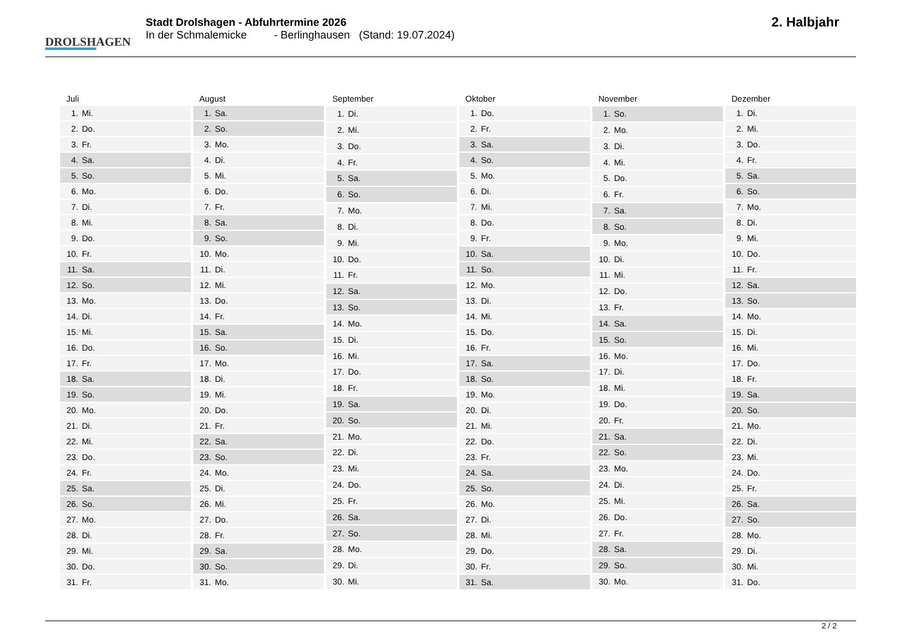DROLSHAGEN
Stadt Drolshagen - Abfuhrtermine 2026
In der Schmalemicke - Berlinghausen (Stand: 19.07.2024)
2. Halbjahr
| Juli | |
| --- | --- |
| 1. | Mi. |
| 2. | Do. |
| 3. | Fr. |
| 4. | Sa. |
| 5. | So. |
| 6. | Mo. |
| 7. | Di. |
| 8. | Mi. |
| 9. | Do. |
| 10. | Fr. |
| 11. | Sa. |
| 12. | So. |
| 13. | Mo. |
| 14. | Di. |
| 15. | Mi. |
| 16. | Do. |
| 17. | Fr. |
| 18. | Sa. |
| 19. | So. |
| 20. | Mo. |
| 21. | Di. |
| 22. | Mi. |
| 23. | Do. |
| 24. | Fr. |
| 25. | Sa. |
| 26. | So. |
| 27. | Mo. |
| 28. | Di. |
| 29. | Mi. |
| 30. | Do. |
| 31. | Fr. |
| August | |
| --- | --- |
| 1. | Sa. |
| 2. | So. |
| 3. | Mo. |
| 4. | Di. |
| 5. | Mi. |
| 6. | Do. |
| 7. | Fr. |
| 8. | Sa. |
| 9. | So. |
| 10. | Mo. |
| 11. | Di. |
| 12. | Mi. |
| 13. | Do. |
| 14. | Fr. |
| 15. | Sa. |
| 16. | So. |
| 17. | Mo. |
| 18. | Di. |
| 19. | Mi. |
| 20. | Do. |
| 21. | Fr. |
| 22. | Sa. |
| 23. | So. |
| 24. | Mo. |
| 25. | Di. |
| 26. | Mi. |
| 27. | Do. |
| 28. | Fr. |
| 29. | Sa. |
| 30. | So. |
| 31. | Mo. |
| September | |
| --- | --- |
| 1. | Di. |
| 2. | Mi. |
| 3. | Do. |
| 4. | Fr. |
| 5. | Sa. |
| 6. | So. |
| 7. | Mo. |
| 8. | Di. |
| 9. | Mi. |
| 10. | Do. |
| 11. | Fr. |
| 12. | Sa. |
| 13. | So. |
| 14. | Mo. |
| 15. | Di. |
| 16. | Mi. |
| 17. | Do. |
| 18. | Fr. |
| 19. | Sa. |
| 20. | So. |
| 21. | Mo. |
| 22. | Di. |
| 23. | Mi. |
| 24. | Do. |
| 25. | Fr. |
| 26. | Sa. |
| 27. | So. |
| 28. | Mo. |
| 29. | Di. |
| 30. | Mi. |
| Oktober | |
| --- | --- |
| 1. | Do. |
| 2. | Fr. |
| 3. | Sa. |
| 4. | So. |
| 5. | Mo. |
| 6. | Di. |
| 7. | Mi. |
| 8. | Do. |
| 9. | Fr. |
| 10. | Sa. |
| 11. | So. |
| 12. | Mo. |
| 13. | Di. |
| 14. | Mi. |
| 15. | Do. |
| 16. | Fr. |
| 17. | Sa. |
| 18. | So. |
| 19. | Mo. |
| 20. | Di. |
| 21. | Mi. |
| 22. | Do. |
| 23. | Fr. |
| 24. | Sa. |
| 25. | So. |
| 26. | Mo. |
| 27. | Di. |
| 28. | Mi. |
| 29. | Do. |
| 30. | Fr. |
| 31. | Sa. |
| November | |
| --- | --- |
| 1. | So. |
| 2. | Mo. |
| 3. | Di. |
| 4. | Mi. |
| 5. | Do. |
| 6. | Fr. |
| 7. | Sa. |
| 8. | So. |
| 9. | Mo. |
| 10. | Di. |
| 11. | Mi. |
| 12. | Do. |
| 13. | Fr. |
| 14. | Sa. |
| 15. | So. |
| 16. | Mo. |
| 17. | Di. |
| 18. | Mi. |
| 19. | Do. |
| 20. | Fr. |
| 21. | Sa. |
| 22. | So. |
| 23. | Mo. |
| 24. | Di. |
| 25. | Mi. |
| 26. | Do. |
| 27. | Fr. |
| 28. | Sa. |
| 29. | So. |
| 30. | Mo. |
| Dezember | |
| --- | --- |
| 1. | Di. |
| 2. | Mi. |
| 3. | Do. |
| 4. | Fr. |
| 5. | Sa. |
| 6. | So. |
| 7. | Mo. |
| 8. | Di. |
| 9. | Mi. |
| 10. | Do. |
| 11. | Fr. |
| 12. | Sa. |
| 13. | So. |
| 14. | Mo. |
| 15. | Di. |
| 16. | Mi. |
| 17. | Do. |
| 18. | Fr. |
| 19. | Sa. |
| 20. | So. |
| 21. | Mo. |
| 22. | Di. |
| 23. | Mi. |
| 24. | Do. |
| 25. | Fr. |
| 26. | Sa. |
| 27. | So. |
| 28. | Mo. |
| 29. | Di. |
| 30. | Mi. |
| 31. | Do. |
2 / 2